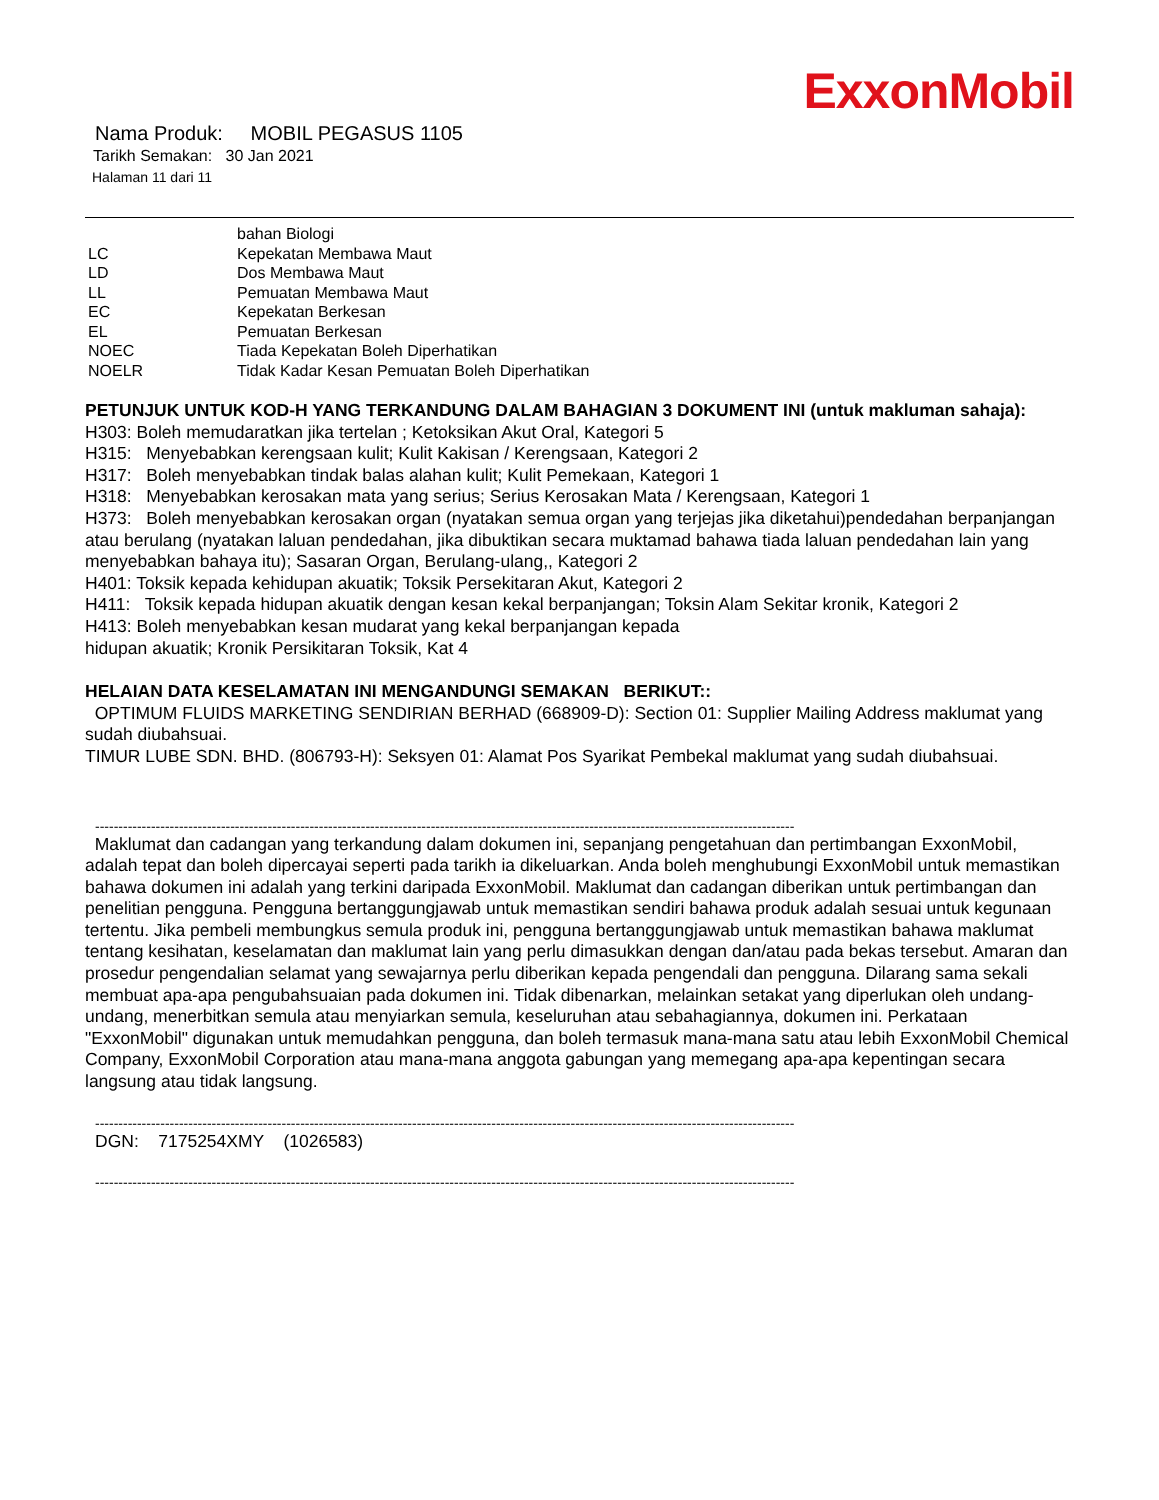ExxonMobil
Nama Produk: MOBIL PEGASUS 1105
Tarikh Semakan: 30 Jan 2021
Halaman 11 dari 11
| | bahan Biologi |
| LC | Kepekatan Membawa Maut |
| LD | Dos Membawa Maut |
| LL | Pemuatan Membawa Maut |
| EC | Kepekatan Berkesan |
| EL | Pemuatan Berkesan |
| NOEC | Tiada Kepekatan Boleh Diperhatikan |
| NOELR | Tidak Kadar Kesan Pemuatan Boleh Diperhatikan |
PETUNJUK UNTUK KOD-H YANG TERKANDUNG DALAM BAHAGIAN 3 DOKUMENT INI (untuk makluman sahaja):
H303: Boleh memudaratkan jika tertelan ; Ketoksikan Akut Oral, Kategori 5
H315: Menyebabkan kerengsaan kulit; Kulit Kakisan / Kerengsaan, Kategori 2
H317: Boleh menyebabkan tindak balas alahan kulit; Kulit Pemekaan, Kategori 1
H318: Menyebabkan kerosakan mata yang serius; Serius Kerosakan Mata / Kerengsaan, Kategori 1
H373: Boleh menyebabkan kerosakan organ (nyatakan semua organ yang terjejas jika diketahui)pendedahan berpanjangan atau berulang (nyatakan laluan pendedahan, jika dibuktikan secara muktamad bahawa tiada laluan pendedahan lain yang menyebabkan bahaya itu); Sasaran Organ, Berulang-ulang,, Kategori 2
H401: Toksik kepada kehidupan akuatik; Toksik Persekitaran Akut, Kategori 2
H411: Toksik kepada hidupan akuatik dengan kesan kekal berpanjangan; Toksin Alam Sekitar kronik, Kategori 2
H413: Boleh menyebabkan kesan mudarat yang kekal berpanjangan kepada
hidupan akuatik; Kronik Persikitaran Toksik, Kat 4
HELAIAN DATA KESELAMATAN INI MENGANDUNGI SEMAKAN BERIKUT::
OPTIMUM FLUIDS MARKETING SENDIRIAN BERHAD (668909-D): Section 01: Supplier Mailing Address maklumat yang sudah diubahsuai.
TIMUR LUBE SDN. BHD. (806793-H): Seksyen 01: Alamat Pos Syarikat Pembekal maklumat yang sudah diubahsuai.
------------------------------------------------------------------------------------------------------------------------------------------------------
Maklumat dan cadangan yang terkandung dalam dokumen ini, sepanjang pengetahuan dan pertimbangan ExxonMobil, adalah tepat dan boleh dipercayai seperti pada tarikh ia dikeluarkan. Anda boleh menghubungi ExxonMobil untuk memastikan bahawa dokumen ini adalah yang terkini daripada ExxonMobil. Maklumat dan cadangan diberikan untuk pertimbangan dan penelitian pengguna. Pengguna bertanggungjawab untuk memastikan sendiri bahawa produk adalah sesuai untuk kegunaan tertentu. Jika pembeli membungkus semula produk ini, pengguna bertanggungjawab untuk memastikan bahawa maklumat tentang kesihatan, keselamatan dan maklumat lain yang perlu dimasukkan dengan dan/atau pada bekas tersebut. Amaran dan prosedur pengendalian selamat yang sewajarnya perlu diberikan kepada pengendali dan pengguna. Dilarang sama sekali membuat apa-apa pengubahsuaian pada dokumen ini. Tidak dibenarkan, melainkan setakat yang diperlukan oleh undang-undang, menerbitkan semula atau menyiarkan semula, keseluruhan atau sebahagiannya, dokumen ini. Perkataan "ExxonMobil" digunakan untuk memudahkan pengguna, dan boleh termasuk mana-mana satu atau lebih ExxonMobil Chemical Company, ExxonMobil Corporation atau mana-mana anggota gabungan yang memegang apa-apa kepentingan secara langsung atau tidak langsung.
------------------------------------------------------------------------------------------------------------------------------------------------------
DGN: 7175254XMY (1026583)
------------------------------------------------------------------------------------------------------------------------------------------------------